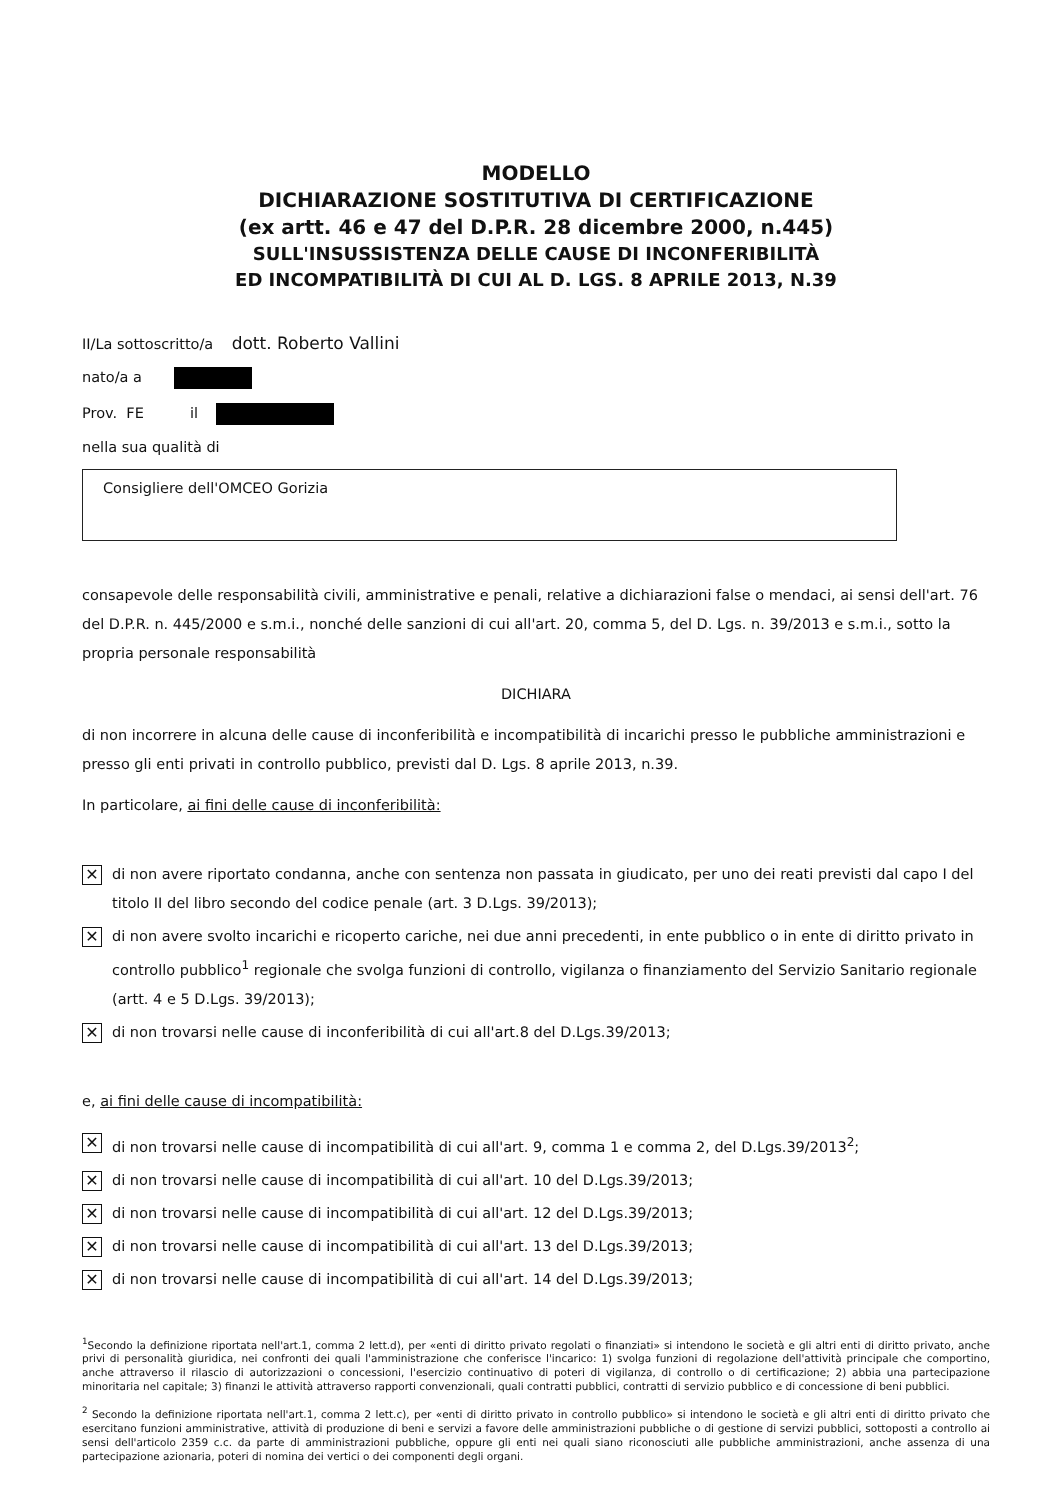MODELLO
DICHIARAZIONE SOSTITUTIVA DI CERTIFICAZIONE
(ex artt. 46 e 47 del D.P.R. 28 dicembre 2000, n.445)
SULL'INSUSSISTENZA DELLE CAUSE DI INCONFERIBILITÀ
ED INCOMPATIBILITÀ DI CUI AL D. LGS. 8 APRILE 2013, N.39
II/La sottoscritto/a dott. Roberto Vallini
nato/a a
Prov. FE il
nella sua qualità di
Consigliere dell'OMCEO Gorizia
consapevole delle responsabilità civili, amministrative e penali, relative a dichiarazioni false o mendaci, ai sensi dell'art. 76 del D.P.R. n. 445/2000 e s.m.i., nonché delle sanzioni di cui all'art. 20, comma 5, del D. Lgs. n. 39/2013 e s.m.i., sotto la propria personale responsabilità
DICHIARA
di non incorrere in alcuna delle cause di inconferibilità e incompatibilità di incarichi presso le pubbliche amministrazioni e presso gli enti privati in controllo pubblico, previsti dal D. Lgs. 8 aprile 2013, n.39.
In particolare, ai fini delle cause di inconferibilità:
✕ di non avere riportato condanna, anche con sentenza non passata in giudicato, per uno dei reati previsti dal capo I del titolo II del libro secondo del codice penale (art. 3 D.Lgs. 39/2013);
✕ di non avere svolto incarichi e ricoperto cariche, nei due anni precedenti, in ente pubblico o in ente di diritto privato in controllo pubblico<sup>1</sup> regionale che svolga funzioni di controllo, vigilanza o finanziamento del Servizio Sanitario regionale (artt. 4 e 5 D.Lgs. 39/2013);
✕ di non trovarsi nelle cause di inconferibilità di cui all'art.8 del D.Lgs.39/2013;
e, ai fini delle cause di incompatibilità:
✕ di non trovarsi nelle cause di incompatibilità di cui all'art. 9, comma 1 e comma 2, del D.Lgs.39/2013<sup>2</sup>;
✕ di non trovarsi nelle cause di incompatibilità di cui all'art. 10 del D.Lgs.39/2013;
✕ di non trovarsi nelle cause di incompatibilità di cui all'art. 12 del D.Lgs.39/2013;
✕ di non trovarsi nelle cause di incompatibilità di cui all'art. 13 del D.Lgs.39/2013;
✕ di non trovarsi nelle cause di incompatibilità di cui all'art. 14 del D.Lgs.39/2013;
<sup>1</sup> Secondo la definizione riportata nell'art.1, comma 2 lett.d), per «enti di diritto privato regolati o finanziati» si intendono le società e gli altri enti di diritto privato, anche privi di personalità giuridica, nei confronti dei quali l'amministrazione che conferisce l'incarico: 1) svolga funzioni di regolazione dell'attività principale che comportino, anche attraverso il rilascio di autorizzazioni o concessioni, l'esercizio continuativo di poteri di vigilanza, di controllo o di certificazione; 2) abbia una partecipazione minoritaria nel capitale; 3) finanzi le attività attraverso rapporti convenzionali, quali contratti pubblici, contratti di servizio pubblico e di concessione di beni pubblici.
<sup>2</sup> Secondo la definizione riportata nell'art.1, comma 2 lett.c), per «enti di diritto privato in controllo pubblico» si intendono le società e gli altri enti di diritto privato che esercitano funzioni amministrative, attività di produzione di beni e servizi a favore delle amministrazioni pubbliche o di gestione di servizi pubblici, sottoposti a controllo ai sensi dell'articolo 2359 c.c. da parte di amministrazioni pubbliche, oppure gli enti nei quali siano riconosciuti alle pubbliche amministrazioni, anche assenza di una partecipazione azionaria, poteri di nomina dei vertici o dei componenti degli organi.